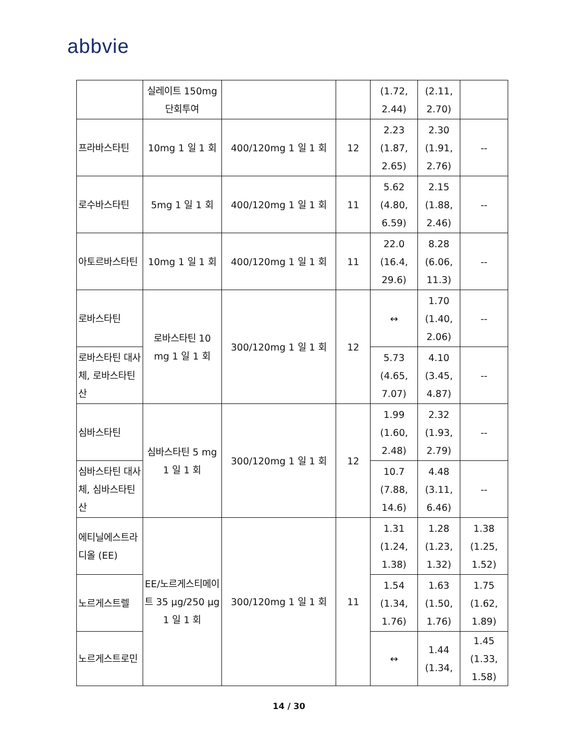abbvie
| | 실레이트 150mg 단회투여 | | | (1.72, 2.44) | (2.11, 2.70) | |
| 프라바스타틴 | 10mg 1 일 1 회 | 400/120mg 1 일 1 회 | 12 | 2.23 (1.87, 2.65) | 2.30 (1.91, 2.76) | -- |
| 로수바스타틴 | 5mg 1 일 1 회 | 400/120mg 1 일 1 회 | 11 | 5.62 (4.80, 6.59) | 2.15 (1.88, 2.46) | -- |
| 아토르바스타틴 | 10mg 1 일 1 회 | 400/120mg 1 일 1 회 | 11 | 22.0 (16.4, 29.6) | 8.28 (6.06, 11.3) | -- |
| 로바스타틴 | 로바스타틴 10 mg 1 일 1 회 | 300/120mg 1 일 1 회 | 12 | ↔ | 1.70 (1.40, 2.06) | -- |
| 로바스타틴 대사체, 로바스타틴 산 | | | | 5.73 (4.65, 7.07) | 4.10 (3.45, 4.87) | -- |
| 심바스타틴 | 심바스타틴 5 mg 1 일 1 회 | 300/120mg 1 일 1 회 | 12 | 1.99 (1.60, 2.48) | 2.32 (1.93, 2.79) | -- |
| 심바스타틴 대사체, 심바스타틴 산 | | | | 10.7 (7.88, 14.6) | 4.48 (3.11, 6.46) | -- |
| 에티닐에스트라디올 (EE) | EE/노르게스티메이트 35 μg/250 μg 1 일 1 회 | 300/120mg 1 일 1 회 | 11 | 1.31 (1.24, 1.38) | 1.28 (1.23, 1.32) | 1.38 (1.25, 1.52) |
| 노르게스트렐 | | | | 1.54 (1.34, 1.76) | 1.63 (1.50, 1.76) | 1.75 (1.62, 1.89) |
| 노르게스트로민 | | | | ↔ | 1.44 (1.34, | 1.45 (1.33, 1.58) |
14 / 30